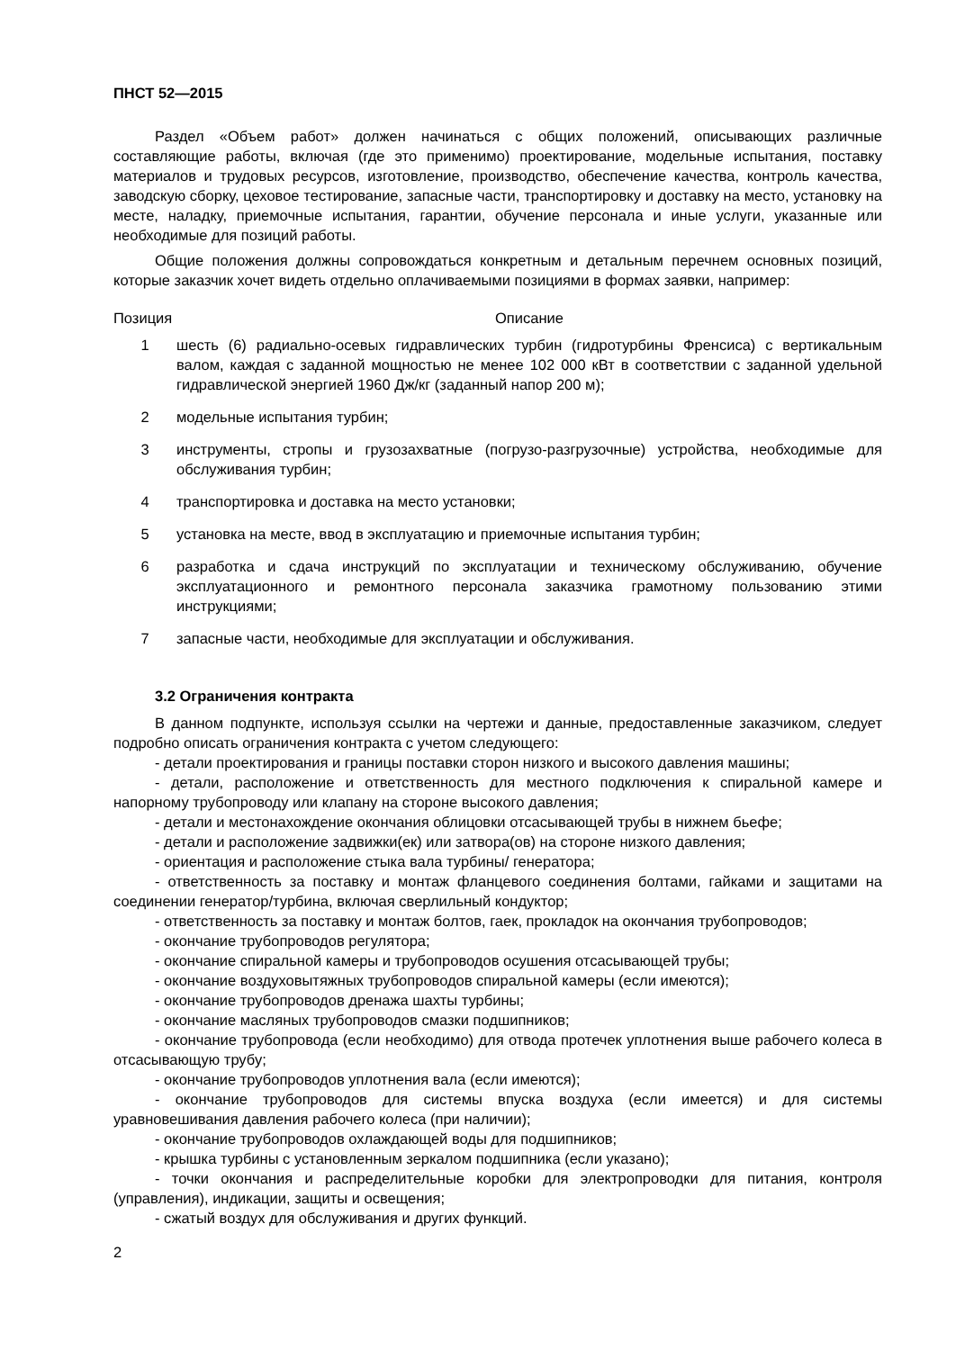ПНСТ 52—2015
Раздел «Объем работ» должен начинаться с общих положений, описывающих различные составляющие работы, включая (где это применимо) проектирование, модельные испытания, поставку материалов и трудовых ресурсов, изготовление, производство, обеспечение качества, контроль качества, заводскую сборку, цеховое тестирование, запасные части, транспортировку и доставку на место, установку на месте, наладку, приемочные испытания, гарантии, обучение персонала и иные услуги, указанные или необходимые для позиций работы.
Общие положения должны сопровождаться конкретным и детальным перечнем основных позиций, которые заказчик хочет видеть отдельно оплачиваемыми позициями в формах заявки, например:
| Позиция | Описание |
| --- | --- |
| 1 | шесть (6) радиально-осевых гидравлических турбин (гидротурбины Френсиса) с вертикальным валом, каждая с заданной мощностью не менее 102 000 кВт в соответствии с заданной удельной гидравлической энергией 1960 Дж/кг (заданный напор 200 м); |
| 2 | модельные испытания турбин; |
| 3 | инструменты, стропы и грузозахватные (погрузо-разгрузочные) устройства, необходимые для обслуживания турбин; |
| 4 | транспортировка и доставка на место установки; |
| 5 | установка на месте, ввод в эксплуатацию и приемочные испытания турбин; |
| 6 | разработка и сдача инструкций по эксплуатации и техническому обслуживанию, обучение эксплуатационного и ремонтного персонала заказчика грамотному пользованию этими инструкциями; |
| 7 | запасные части, необходимые для эксплуатации и обслуживания. |
3.2 Ограничения контракта
В данном подпункте, используя ссылки на чертежи и данные, предоставленные заказчиком, следует подробно описать ограничения контракта с учетом следующего:
- детали проектирования и границы поставки сторон низкого и высокого давления машины;
- детали, расположение и ответственность для местного подключения к спиральной камере и напорному трубопроводу или клапану на стороне высокого давления;
- детали и местонахождение окончания облицовки отсасывающей трубы в нижнем бьефе;
- детали и расположение задвижки(ек) или затвора(ов) на стороне низкого давления;
- ориентация и расположение стыка вала турбины/ генератора;
- ответственность за поставку и монтаж фланцевого соединения болтами, гайками и защитами на соединении генератор/турбина, включая сверлильный кондуктор;
- ответственность за поставку и монтаж болтов, гаек, прокладок на окончания трубопроводов;
- окончание трубопроводов регулятора;
- окончание спиральной камеры и трубопроводов осушения отсасывающей трубы;
- окончание воздуховытяжных трубопроводов спиральной камеры (если имеются);
- окончание трубопроводов дренажа шахты турбины;
- окончание масляных трубопроводов смазки подшипников;
- окончание трубопровода (если необходимо) для отвода протечек уплотнения выше рабочего колеса в отсасывающую трубу;
- окончание трубопроводов уплотнения вала (если имеются);
- окончание трубопроводов для системы впуска воздуха (если имеется) и для системы уравновешивания давления рабочего колеса (при наличии);
- окончание трубопроводов охлаждающей воды для подшипников;
- крышка турбины с установленным зеркалом подшипника (если указано);
- точки окончания и распределительные коробки для электропроводки для питания, контроля (управления), индикации, защиты и освещения;
- сжатый воздух для обслуживания и других функций.
2